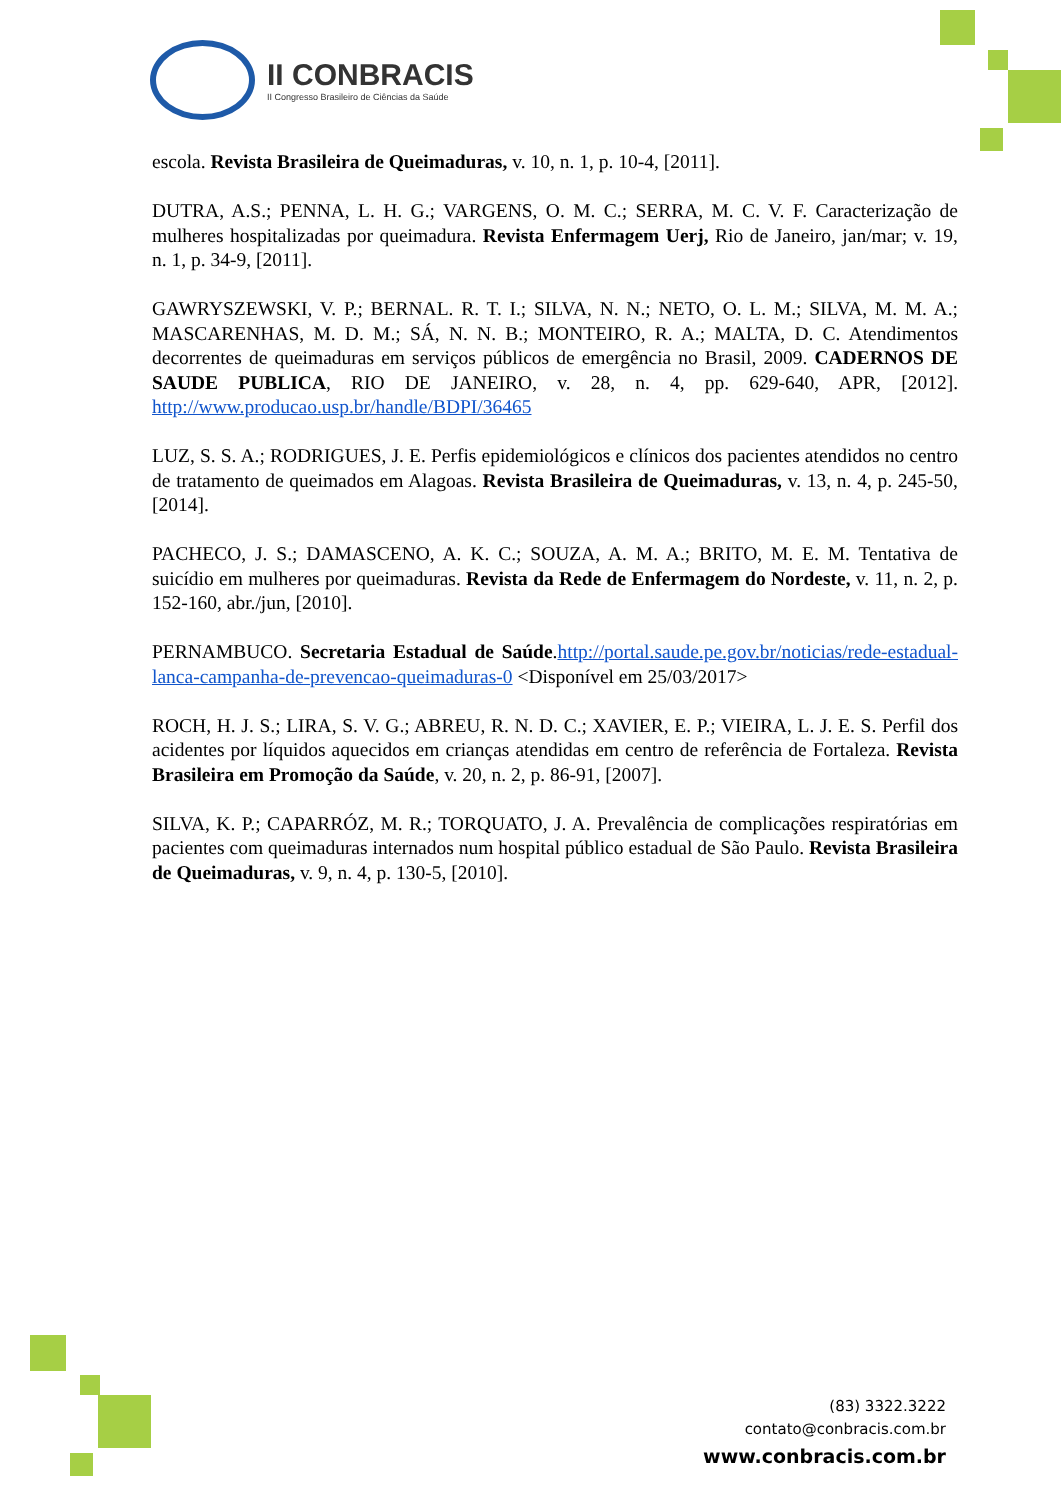II CONBRACIS
II Congresso Brasileiro de Ciências da Saúde
escola. Revista Brasileira de Queimaduras, v. 10, n. 1, p. 10-4, [2011].
DUTRA, A.S.; PENNA, L. H. G.; VARGENS, O. M. C.; SERRA, M. C. V. F. Caracterização de mulheres hospitalizadas por queimadura. Revista Enfermagem Uerj, Rio de Janeiro, jan/mar; v. 19, n. 1, p. 34-9, [2011].
GAWRYSZEWSKI, V. P.; BERNAL. R. T. I.; SILVA, N. N.; NETO, O. L. M.; SILVA, M. M. A.; MASCARENHAS, M. D. M.; SÁ, N. N. B.; MONTEIRO, R. A.; MALTA, D. C. Atendimentos decorrentes de queimaduras em serviços públicos de emergência no Brasil, 2009. CADERNOS DE SAUDE PUBLICA, RIO DE JANEIRO, v. 28, n. 4, pp. 629-640, APR, [2012]. http://www.producao.usp.br/handle/BDPI/36465
LUZ, S. S. A.; RODRIGUES, J. E. Perfis epidemiológicos e clínicos dos pacientes atendidos no centro de tratamento de queimados em Alagoas. Revista Brasileira de Queimaduras, v. 13, n. 4, p. 245-50, [2014].
PACHECO, J. S.; DAMASCENO, A. K. C.; SOUZA, A. M. A.; BRITO, M. E. M. Tentativa de suicídio em mulheres por queimaduras. Revista da Rede de Enfermagem do Nordeste, v. 11, n. 2, p. 152-160, abr./jun, [2010].
PERNAMBUCO. Secretaria Estadual de Saúde.http://portal.saude.pe.gov.br/noticias/rede-estadual-lanca-campanha-de-prevencao-queimaduras-0 <Disponível em 25/03/2017>
ROCH, H. J. S.; LIRA, S. V. G.; ABREU, R. N. D. C.; XAVIER, E. P.; VIEIRA, L. J. E. S. Perfil dos acidentes por líquidos aquecidos em crianças atendidas em centro de referência de Fortaleza. Revista Brasileira em Promoção da Saúde, v. 20, n. 2, p. 86-91, [2007].
SILVA, K. P.; CAPARRÓZ, M. R.; TORQUATO, J. A. Prevalência de complicações respiratórias em pacientes com queimaduras internados num hospital público estadual de São Paulo. Revista Brasileira de Queimaduras, v. 9, n. 4, p. 130-5, [2010].
(83) 3322.3222
contato@conbracis.com.br
www.conbracis.com.br